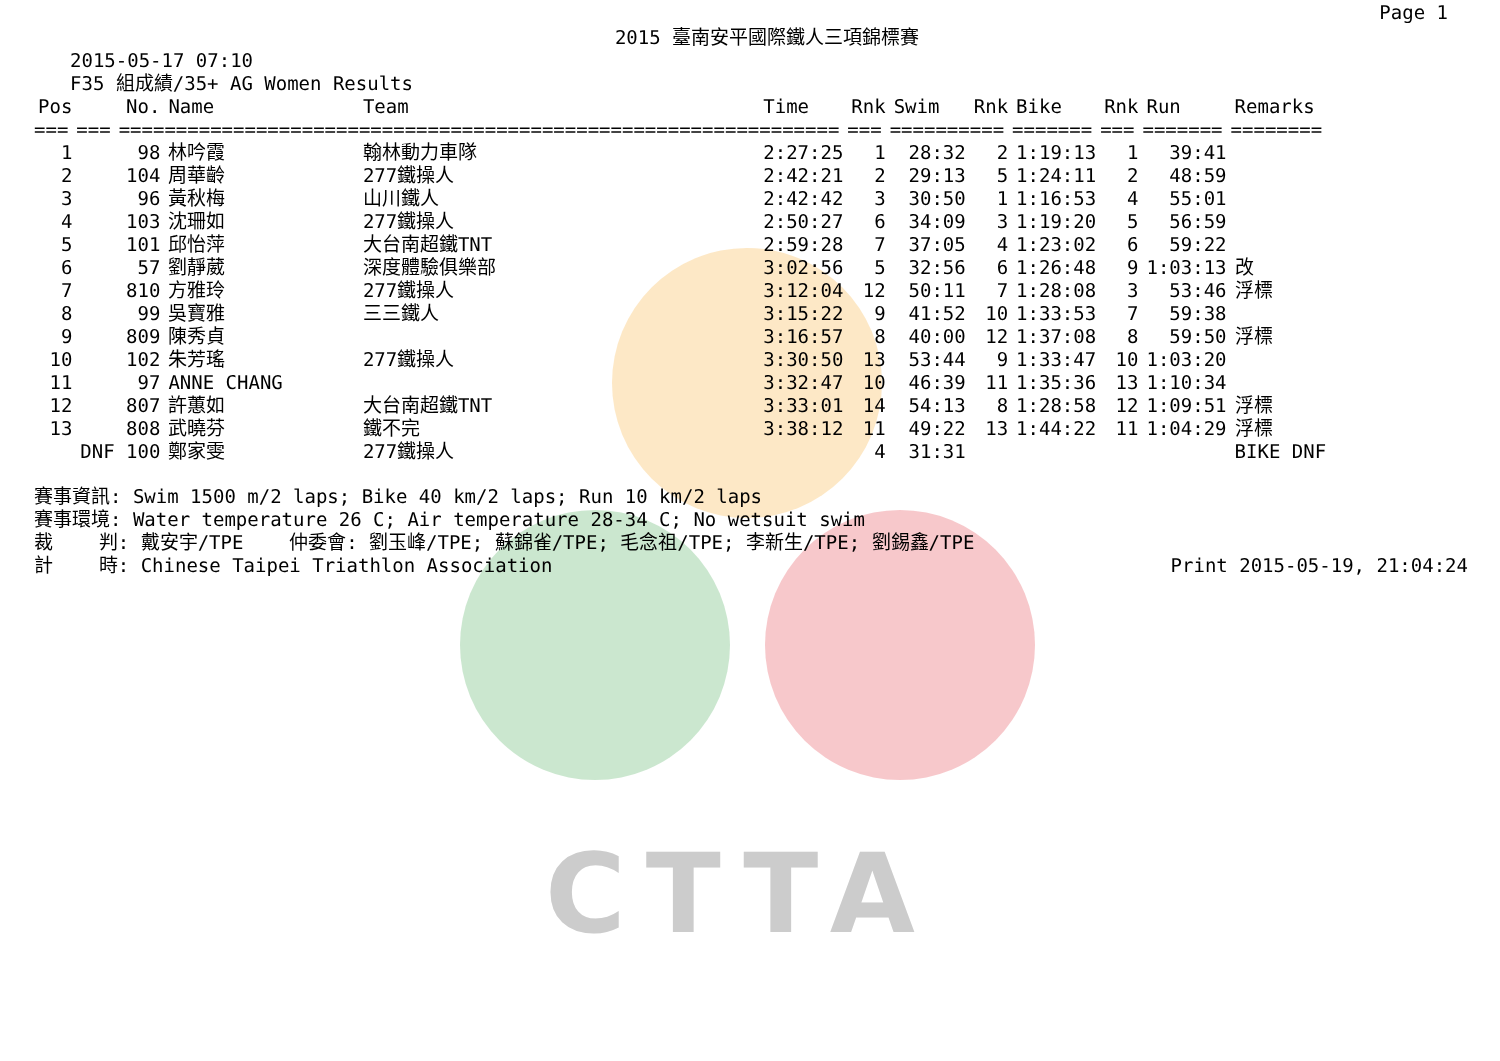CTTA
Page 1
2015 臺南安平國際鐵人三項錦標賽
2015-05-17 07:10
F35 組成績/35+ AG Women Results
| Pos | | No. | Name | Team | Time | Rnk | Swim | Rnk | Bike | Rnk | Run | Remarks |
| --- | --- | --- | --- | --- | --- | --- | --- | --- | --- | --- | --- | --- |
| === | === | ==== | ================= | =================================== | ======= | === | ======= | === | ======= | === | ======= | ======== |
| 1 | | 98 | 林吟霞 | 翰林動力車隊 | 2:27:25 | 1 | 28:32 | 2 | 1:19:13 | 1 | 39:41 | |
| 2 | | 104 | 周華齡 | 277鐵操人 | 2:42:21 | 2 | 29:13 | 5 | 1:24:11 | 2 | 48:59 | |
| 3 | | 96 | 黃秋梅 | 山川鐵人 | 2:42:42 | 3 | 30:50 | 1 | 1:16:53 | 4 | 55:01 | |
| 4 | | 103 | 沈珊如 | 277鐵操人 | 2:50:27 | 6 | 34:09 | 3 | 1:19:20 | 5 | 56:59 | |
| 5 | | 101 | 邱怡萍 | 大台南超鐵TNT | 2:59:28 | 7 | 37:05 | 4 | 1:23:02 | 6 | 59:22 | |
| 6 | | 57 | 劉靜葳 | 深度體驗俱樂部 | 3:02:56 | 5 | 32:56 | 6 | 1:26:48 | 9 | 1:03:13 | 改 |
| 7 | | 810 | 方雅玲 | 277鐵操人 | 3:12:04 | 12 | 50:11 | 7 | 1:28:08 | 3 | 53:46 | 浮標 |
| 8 | | 99 | 吳寶雅 | 三三鐵人 | 3:15:22 | 9 | 41:52 | 10 | 1:33:53 | 7 | 59:38 | |
| 9 | | 809 | 陳秀貞 | | 3:16:57 | 8 | 40:00 | 12 | 1:37:08 | 8 | 59:50 | 浮標 |
| 10 | | 102 | 朱芳瑤 | 277鐵操人 | 3:30:50 | 13 | 53:44 | 9 | 1:33:47 | 10 | 1:03:20 | |
| 11 | | 97 | ANNE CHANG | | 3:32:47 | 10 | 46:39 | 11 | 1:35:36 | 13 | 1:10:34 | |
| 12 | | 807 | 許蕙如 | 大台南超鐵TNT | 3:33:01 | 14 | 54:13 | 8 | 1:28:58 | 12 | 1:09:51 | 浮標 |
| 13 | | 808 | 武曉芬 | 鐵不完 | 3:38:12 | 11 | 49:22 | 13 | 1:44:22 | 11 | 1:04:29 | 浮標 |
| | DNF | 100 | 鄭家雯 | 277鐵操人 | | 4 | 31:31 | | | | | BIKE DNF |
賽事資訊: Swim 1500 m/2 laps; Bike 40 km/2 laps; Run 10 km/2 laps
賽事環境: Water temperature 26 C; Air temperature 28-34 C; No wetsuit swim
裁 判: 戴安宇/TPE 仲委會: 劉玉峰/TPE; 蘇錦雀/TPE; 毛念祖/TPE; 李新生/TPE; 劉錫鑫/TPE
計 時: Chinese Taipei Triathlon Association Print 2015-05-19, 21:04:24